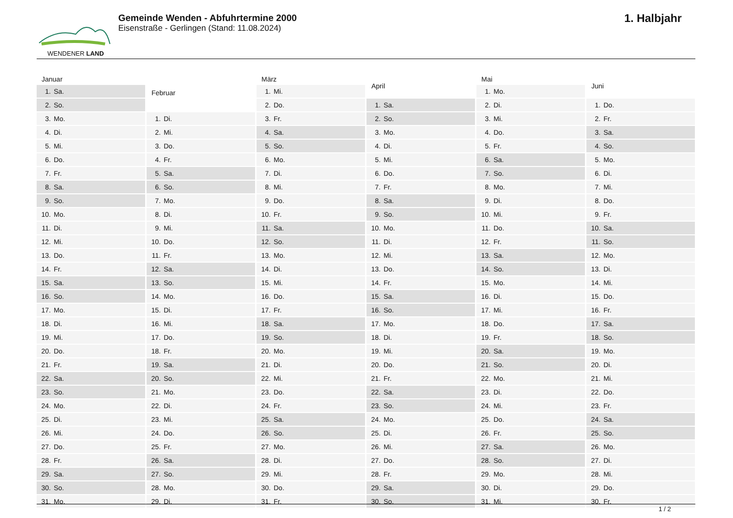WENDENER LAND
Gemeinde Wenden - Abfuhrtermine 2000
Eisenstraße - Gerlingen (Stand: 11.08.2024)
1. Halbjahr
| Januar | |
| --- | --- |
| 1. | Sa. |
| 2. | So. |
| 3. | Mo. |
| 4. | Di. |
| 5. | Mi. |
| 6. | Do. |
| 7. | Fr. |
| 8. | Sa. |
| 9. | So. |
| 10. | Mo. |
| 11. | Di. |
| 12. | Mi. |
| 13. | Do. |
| 14. | Fr. |
| 15. | Sa. |
| 16. | So. |
| 17. | Mo. |
| 18. | Di. |
| 19. | Mi. |
| 20. | Do. |
| 21. | Fr. |
| 22. | Sa. |
| 23. | So. |
| 24. | Mo. |
| 25. | Di. |
| 26. | Mi. |
| 27. | Do. |
| 28. | Fr. |
| 29. | Sa. |
| 30. | So. |
| 31. | Mo. |
| Februar | |
| --- | --- |
| 1. | Di. |
| 2. | Mi. |
| 3. | Do. |
| 4. | Fr. |
| 5. | Sa. |
| 6. | So. |
| 7. | Mo. |
| 8. | Di. |
| 9. | Mi. |
| 10. | Do. |
| 11. | Fr. |
| 12. | Sa. |
| 13. | So. |
| 14. | Mo. |
| 15. | Di. |
| 16. | Mi. |
| 17. | Do. |
| 18. | Fr. |
| 19. | Sa. |
| 20. | So. |
| 21. | Mo. |
| 22. | Di. |
| 23. | Mi. |
| 24. | Do. |
| 25. | Fr. |
| 26. | Sa. |
| 27. | So. |
| 28. | Mo. |
| 29. | Di. |
| März | |
| --- | --- |
| 1. | Mi. |
| 2. | Do. |
| 3. | Fr. |
| 4. | Sa. |
| 5. | So. |
| 6. | Mo. |
| 7. | Di. |
| 8. | Mi. |
| 9. | Do. |
| 10. | Fr. |
| 11. | Sa. |
| 12. | So. |
| 13. | Mo. |
| 14. | Di. |
| 15. | Mi. |
| 16. | Do. |
| 17. | Fr. |
| 18. | Sa. |
| 19. | So. |
| 20. | Mo. |
| 21. | Di. |
| 22. | Mi. |
| 23. | Do. |
| 24. | Fr. |
| 25. | Sa. |
| 26. | So. |
| 27. | Mo. |
| 28. | Di. |
| 29. | Mi. |
| 30. | Do. |
| 31. | Fr. |
| April | |
| --- | --- |
| 1. | Sa. |
| 2. | So. |
| 3. | Mo. |
| 4. | Di. |
| 5. | Mi. |
| 6. | Do. |
| 7. | Fr. |
| 8. | Sa. |
| 9. | So. |
| 10. | Mo. |
| 11. | Di. |
| 12. | Mi. |
| 13. | Do. |
| 14. | Fr. |
| 15. | Sa. |
| 16. | So. |
| 17. | Mo. |
| 18. | Di. |
| 19. | Mi. |
| 20. | Do. |
| 21. | Fr. |
| 22. | Sa. |
| 23. | So. |
| 24. | Mo. |
| 25. | Di. |
| 26. | Mi. |
| 27. | Do. |
| 28. | Fr. |
| 29. | Sa. |
| 30. | So. |
| Mai | |
| --- | --- |
| 1. | Mo. |
| 2. | Di. |
| 3. | Mi. |
| 4. | Do. |
| 5. | Fr. |
| 6. | Sa. |
| 7. | So. |
| 8. | Mo. |
| 9. | Di. |
| 10. | Mi. |
| 11. | Do. |
| 12. | Fr. |
| 13. | Sa. |
| 14. | So. |
| 15. | Mo. |
| 16. | Di. |
| 17. | Mi. |
| 18. | Do. |
| 19. | Fr. |
| 20. | Sa. |
| 21. | So. |
| 22. | Mo. |
| 23. | Di. |
| 24. | Mi. |
| 25. | Do. |
| 26. | Fr. |
| 27. | Sa. |
| 28. | So. |
| 29. | Mo. |
| 30. | Di. |
| 31. | Mi. |
| Juni | |
| --- | --- |
| 1. | Do. |
| 2. | Fr. |
| 3. | Sa. |
| 4. | So. |
| 5. | Mo. |
| 6. | Di. |
| 7. | Mi. |
| 8. | Do. |
| 9. | Fr. |
| 10. | Sa. |
| 11. | So. |
| 12. | Mo. |
| 13. | Di. |
| 14. | Mi. |
| 15. | Do. |
| 16. | Fr. |
| 17. | Sa. |
| 18. | So. |
| 19. | Mo. |
| 20. | Di. |
| 21. | Mi. |
| 22. | Do. |
| 23. | Fr. |
| 24. | Sa. |
| 25. | So. |
| 26. | Mo. |
| 27. | Di. |
| 28. | Mi. |
| 29. | Do. |
| 30. | Fr. |
1 / 2